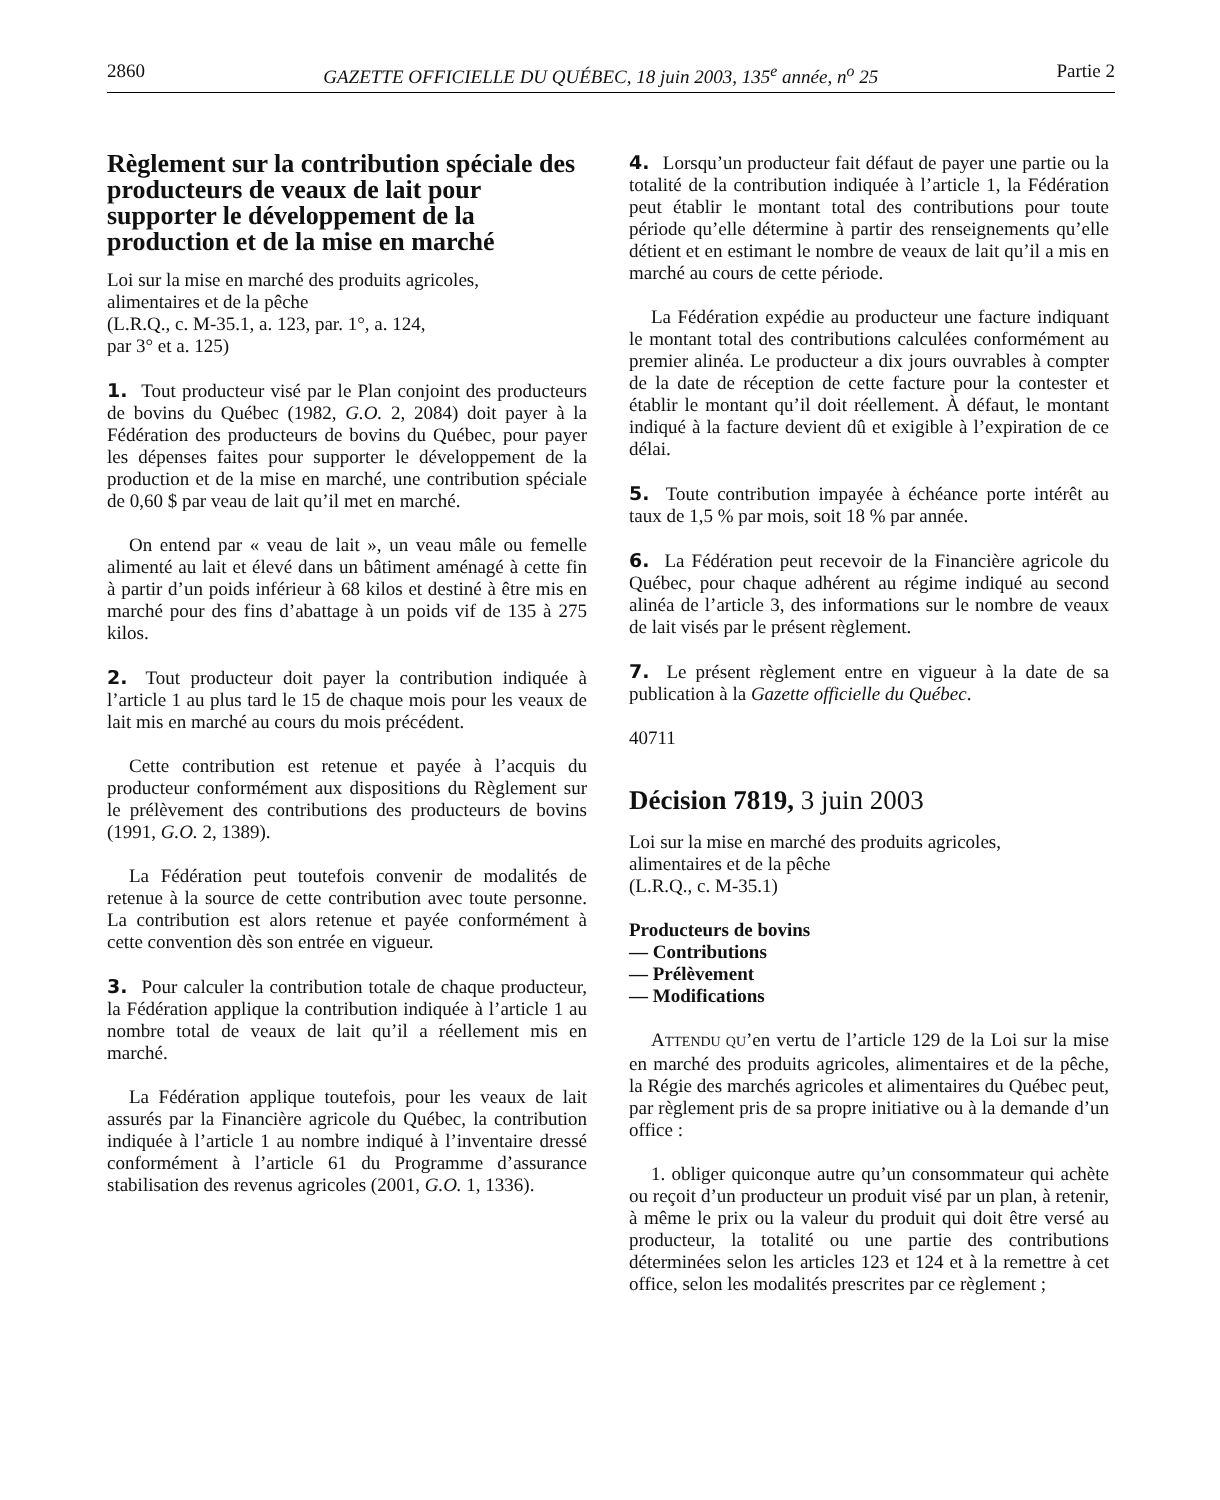2860 GAZETTE OFFICIELLE DU QUÉBEC, 18 juin 2003, 135<sup>e</sup> année, n<sup>o</sup> 25 Partie 2
Règlement sur la contribution spéciale des producteurs de veaux de lait pour supporter le développement de la production et de la mise en marché
Loi sur la mise en marché des produits agricoles,
alimentaires et de la pêche
(L.R.Q., c. M-35.1, a. 123, par. 1°, a. 124,
par 3° et a. 125)
1. Tout producteur visé par le Plan conjoint des producteurs de bovins du Québec (1982, G.O. 2, 2084) doit payer à la Fédération des producteurs de bovins du Québec, pour payer les dépenses faites pour supporter le développement de la production et de la mise en marché, une contribution spéciale de 0,60 $ par veau de lait qu’il met en marché.
On entend par « veau de lait », un veau mâle ou femelle alimenté au lait et élevé dans un bâtiment aménagé à cette fin à partir d’un poids inférieur à 68 kilos et destiné à être mis en marché pour des fins d’abattage à un poids vif de 135 à 275 kilos.
2. Tout producteur doit payer la contribution indiquée à l’article 1 au plus tard le 15 de chaque mois pour les veaux de lait mis en marché au cours du mois précédent.
Cette contribution est retenue et payée à l’acquis du producteur conformément aux dispositions du Règlement sur le prélèvement des contributions des producteurs de bovins (1991, G.O. 2, 1389).
La Fédération peut toutefois convenir de modalités de retenue à la source de cette contribution avec toute personne. La contribution est alors retenue et payée conformément à cette convention dès son entrée en vigueur.
3. Pour calculer la contribution totale de chaque producteur, la Fédération applique la contribution indiquée à l’article 1 au nombre total de veaux de lait qu’il a réellement mis en marché.
La Fédération applique toutefois, pour les veaux de lait assurés par la Financière agricole du Québec, la contribution indiquée à l’article 1 au nombre indiqué à l’inventaire dressé conformément à l’article 61 du Programme d’assurance stabilisation des revenus agricoles (2001, G.O. 1, 1336).
4. Lorsqu’un producteur fait défaut de payer une partie ou la totalité de la contribution indiquée à l’article 1, la Fédération peut établir le montant total des contributions pour toute période qu’elle détermine à partir des renseignements qu’elle détient et en estimant le nombre de veaux de lait qu’il a mis en marché au cours de cette période.
La Fédération expédie au producteur une facture indiquant le montant total des contributions calculées conformément au premier alinéa. Le producteur a dix jours ouvrables à compter de la date de réception de cette facture pour la contester et établir le montant qu’il doit réellement. À défaut, le montant indiqué à la facture devient dû et exigible à l’expiration de ce délai.
5. Toute contribution impayée à échéance porte intérêt au taux de 1,5 % par mois, soit 18 % par année.
6. La Fédération peut recevoir de la Financière agricole du Québec, pour chaque adhérent au régime indiqué au second alinéa de l’article 3, des informations sur le nombre de veaux de lait visés par le présent règlement.
7. Le présent règlement entre en vigueur à la date de sa publication à la Gazette officielle du Québec.
40711
Décision 7819, 3 juin 2003
Loi sur la mise en marché des produits agricoles,
alimentaires et de la pêche
(L.R.Q., c. M-35.1)
Producteurs de bovins
— Contributions
— Prélèvement
— Modifications
ATTENDU QU’en vertu de l’article 129 de la Loi sur la mise en marché des produits agricoles, alimentaires et de la pêche, la Régie des marchés agricoles et alimentaires du Québec peut, par règlement pris de sa propre initiative ou à la demande d’un office :
1. obliger quiconque autre qu’un consommateur qui achète ou reçoit d’un producteur un produit visé par un plan, à retenir, à même le prix ou la valeur du produit qui doit être versé au producteur, la totalité ou une partie des contributions déterminées selon les articles 123 et 124 et à la remettre à cet office, selon les modalités prescrites par ce règlement ;